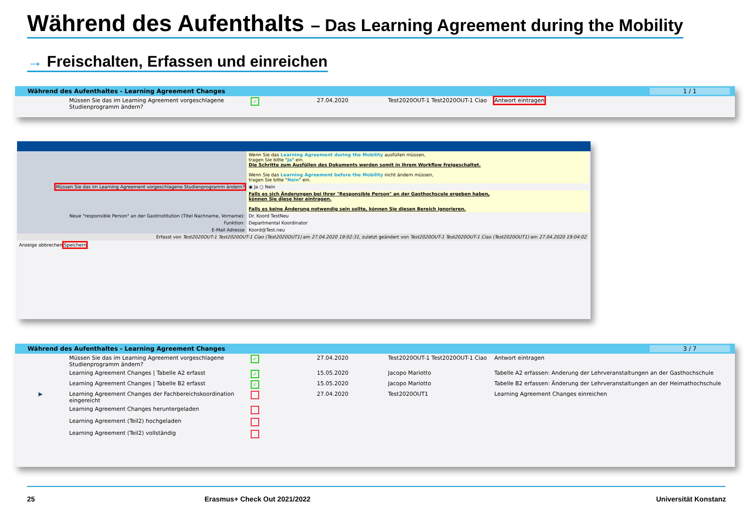Während des Aufenthalts – Das Learning Agreement during the Mobility
→ Freischalten, Erfassen und einreichen
Während des Aufenthaltes - Learning Agreement Changes 1 / 1
| | Müssen Sie das im Learning Agreement vorgeschlagene Studienprogramm ändern? | ✓ | 27.04.2020 | Test2020OUT-1 Test2020OUT-1 Ciao | Antwort eintragen |
| | Wenn Sie das Learning Agreement during the Mobility ausfüllen müssen, tragen Sie bitte " Ja " ein. Die Schritte zum Ausfüllen des Dokuments werden somit in Ihrem Workflow freigeschaltet. Wenn Sie das Learning Agreement before the Mobility nicht ändern müssen, tragen Sie bitte " Nein " ein. |
| Müssen Sie das im Learning Agreement vorgeschlagene Studienprogramm ändern? | ◉ Ja ○ Nein |
| | Falls es sich Änderungen bei Ihrer "Responsible Person" an der Gasthochscule ergeben haben, können Sie diese hier eintragen. Falls es keine Änderung notwendig sein sollte, können Sie diesen Bereich ignorieren. |
| Neue "responsible Person" an der Gastinstitution (Titel Nachname, Vorname): | Dr. Koord TestNeu |
| Funktion: | Departmental Koordinator |
| E-Mail Adresse | Koord@Test.neu |
| Erfasst von Test2020OUT-1 Test2020OUT-1 Ciao (Test2020OUT1) am 27.04.2020 19:02:31 , zuletzt geändert von Test2020OUT-1 Test2020OUT-1 Ciao (Test2020OUT1) am 27.04.2020 19:04:02 | |
Anzeige abbrechen Speichern
Während des Aufenthaltes - Learning Agreement Changes 3 / 7
| | Müssen Sie das im Learning Agreement vorgeschlagene Studienprogramm ändern? | ✓ | 27.04.2020 | Test2020OUT-1 Test2020OUT-1 Ciao | Antwort eintragen |
| | Learning Agreement Changes / Tabelle A2 erfasst | ✓ | 15.05.2020 | Jacopo Mariotto | Tabelle A2 erfassen: Anderung der Lehrveranstaltungen an der Gasthochschule |
| | Learning Agreement Changes / Tabelle B2 erfasst | ✓ | 15.05.2020 | Jacopo Mariotto | Tabelle B2 erfassen: Änderung der Lehrveranstaltungen an der Heimathochschule |
| ▶ | Learning Agreement Changes der Fachbereichskoordination eingereicht | | 27.04.2020 | Test2020OUT1 | Learning Agreement Changes einreichen |
| | Learning Agreement Changes heruntergeladen | | | | |
| | Learning Agreement (Teil2) hochgeladen | | | | |
| | Learning Agreement (Teil2) vollständig | | | | |
25 Erasmus+ Check Out 2021/2022 Universität Konstanz